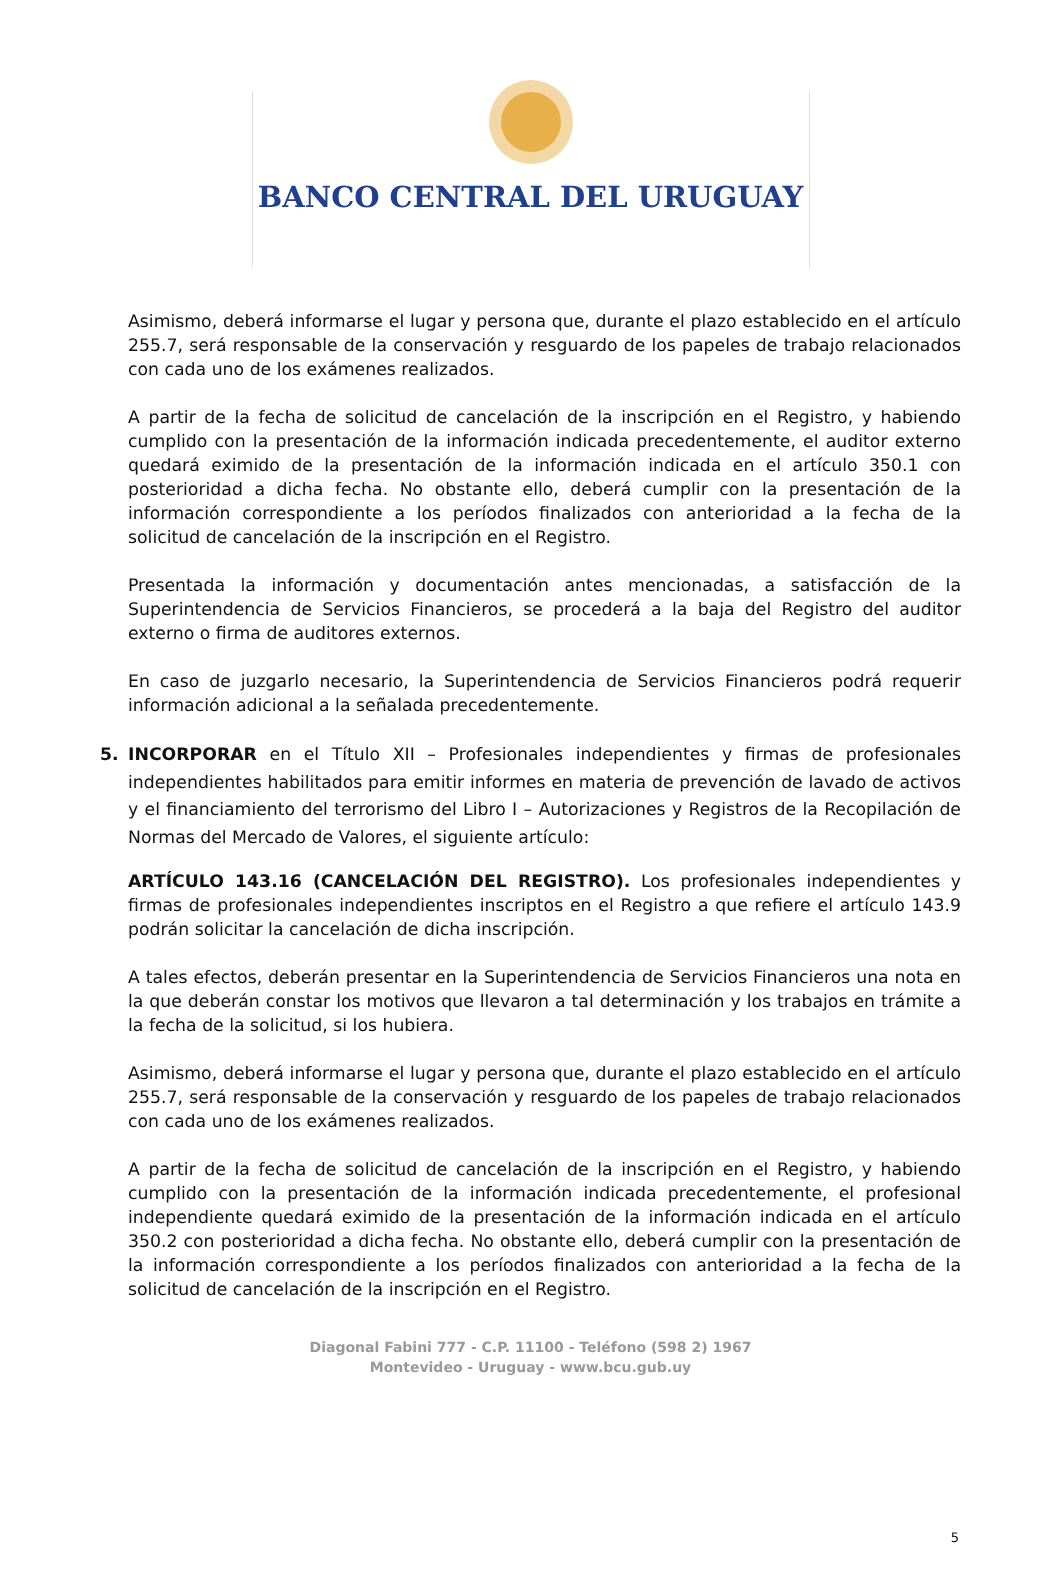BANCO CENTRAL DEL URUGUAY
Asimismo, deberá informarse el lugar y persona que, durante el plazo establecido en el artículo 255.7, será responsable de la conservación y resguardo de los papeles de trabajo relacionados con cada uno de los exámenes realizados.
A partir de la fecha de solicitud de cancelación de la inscripción en el Registro, y habiendo cumplido con la presentación de la información indicada precedentemente, el auditor externo quedará eximido de la presentación de la información indicada en el artículo 350.1 con posterioridad a dicha fecha. No obstante ello, deberá cumplir con la presentación de la información correspondiente a los períodos finalizados con anterioridad a la fecha de la solicitud de cancelación de la inscripción en el Registro.
Presentada la información y documentación antes mencionadas, a satisfacción de la Superintendencia de Servicios Financieros, se procederá a la baja del Registro del auditor externo o firma de auditores externos.
En caso de juzgarlo necesario, la Superintendencia de Servicios Financieros podrá requerir información adicional a la señalada precedentemente.
5. INCORPORAR en el Título XII – Profesionales independientes y firmas de profesionales independientes habilitados para emitir informes en materia de prevención de lavado de activos y el financiamiento del terrorismo del Libro I – Autorizaciones y Registros de la Recopilación de Normas del Mercado de Valores, el siguiente artículo:
ARTÍCULO 143.16 (CANCELACIÓN DEL REGISTRO). Los profesionales independientes y firmas de profesionales independientes inscriptos en el Registro a que refiere el artículo 143.9 podrán solicitar la cancelación de dicha inscripción.
A tales efectos, deberán presentar en la Superintendencia de Servicios Financieros una nota en la que deberán constar los motivos que llevaron a tal determinación y los trabajos en trámite a la fecha de la solicitud, si los hubiera.
Asimismo, deberá informarse el lugar y persona que, durante el plazo establecido en el artículo 255.7, será responsable de la conservación y resguardo de los papeles de trabajo relacionados con cada uno de los exámenes realizados.
A partir de la fecha de solicitud de cancelación de la inscripción en el Registro, y habiendo cumplido con la presentación de la información indicada precedentemente, el profesional independiente quedará eximido de la presentación de la información indicada en el artículo 350.2 con posterioridad a dicha fecha. No obstante ello, deberá cumplir con la presentación de la información correspondiente a los períodos finalizados con anterioridad a la fecha de la solicitud de cancelación de la inscripción en el Registro.
Diagonal Fabini 777 - C.P. 11100 - Teléfono (598 2) 1967
Montevideo - Uruguay - www.bcu.gub.uy
5